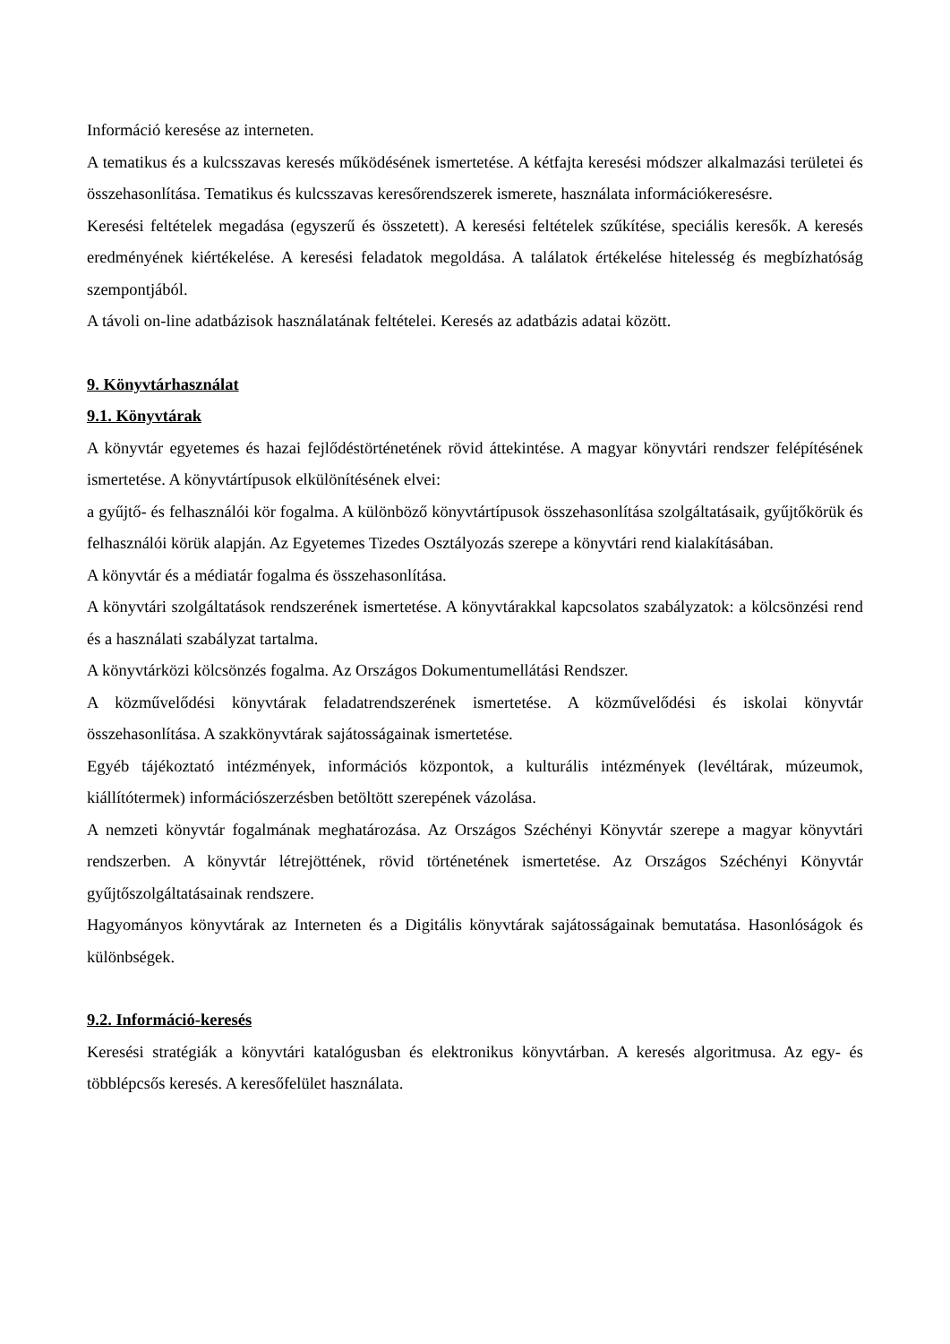Információ keresése az interneten.
A tematikus és a kulcsszavas keresés működésének ismertetése. A kétfajta keresési módszer alkalmazási területei és összehasonlítása. Tematikus és kulcsszavas keresőrendszerek ismerete, használata információkeresésre.
Keresési feltételek megadása (egyszerű és összetett). A keresési feltételek szűkítése, speciális keresők. A keresés eredményének kiértékelése. A keresési feladatok megoldása. A találatok értékelése hitelesség és megbízhatóság szempontjából.
A távoli on-line adatbázisok használatának feltételei. Keresés az adatbázis adatai között.
9. Könyvtárhasználat
9.1. Könyvtárak
A könyvtár egyetemes és hazai fejlődéstörténetének rövid áttekintése. A magyar könyvtári rendszer felépítésének ismertetése. A könyvtártípusok elkülönítésének elvei:
a gyűjtő- és felhasználói kör fogalma. A különböző könyvtártípusok összehasonlítása szolgáltatásaik, gyűjtőkörük és felhasználói körük alapján. Az Egyetemes Tizedes Osztályozás szerepe a könyvtári rend kialakításában.
A könyvtár és a médiatár fogalma és összehasonlítása.
A könyvtári szolgáltatások rendszerének ismertetése. A könyvtárakkal kapcsolatos szabályzatok: a kölcsönzési rend és a használati szabályzat tartalma.
A könyvtárközi kölcsönzés fogalma. Az Országos Dokumentumellátási Rendszer.
A közművelődési könyvtárak feladatrendszerének ismertetése. A közművelődési és iskolai könyvtár összehasonlítása. A szakkönyvtárak sajátosságainak ismertetése.
Egyéb tájékoztató intézmények, információs központok, a kulturális intézmények (levéltárak, múzeumok, kiállítótermek) információszerzésben betöltött szerepének vázolása.
A nemzeti könyvtár fogalmának meghatározása. Az Országos Széchényi Könyvtár szerepe a magyar könyvtári rendszerben. A könyvtár létrejöttének, rövid történetének ismertetése. Az Országos Széchényi Könyvtár gyűjtőszolgáltatásainak rendszere.
Hagyományos könyvtárak az Interneten és a Digitális könyvtárak sajátosságainak bemutatása. Hasonlóságok és különbségek.
9.2. Információ-keresés
Keresési stratégiák a könyvtári katalógusban és elektronikus könyvtárban. A keresés algoritmusa. Az egy- és többlépcsős keresés. A keresőfelület használata.